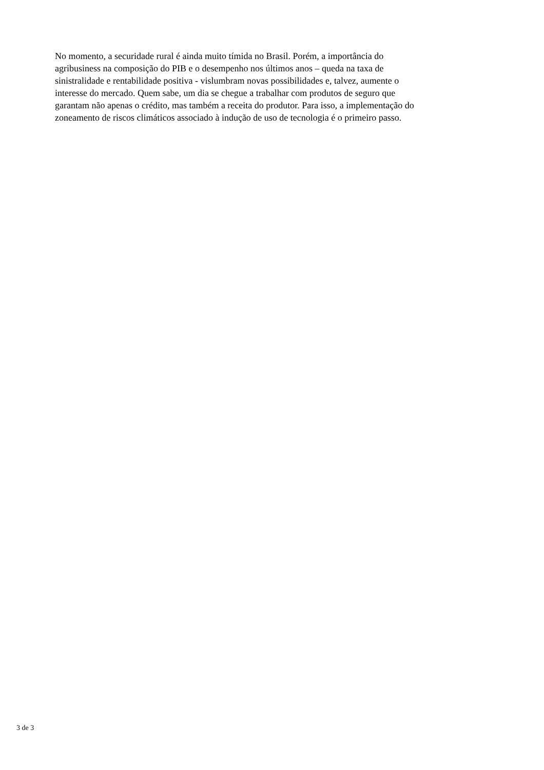No momento, a securidade rural é ainda muito tímida no Brasil. Porém, a importância do
agribusiness na composição do PIB e o desempenho nos últimos anos – queda na taxa de
sinistralidade e rentabilidade positiva - vislumbram novas possibilidades e, talvez, aumente o
interesse do mercado. Quem sabe, um dia se chegue a trabalhar com produtos de seguro que
garantam não apenas o crédito, mas também a receita do produtor. Para isso, a implementação do
zoneamento de riscos climáticos associado à indução de uso de tecnologia é o primeiro passo.
3 de 3